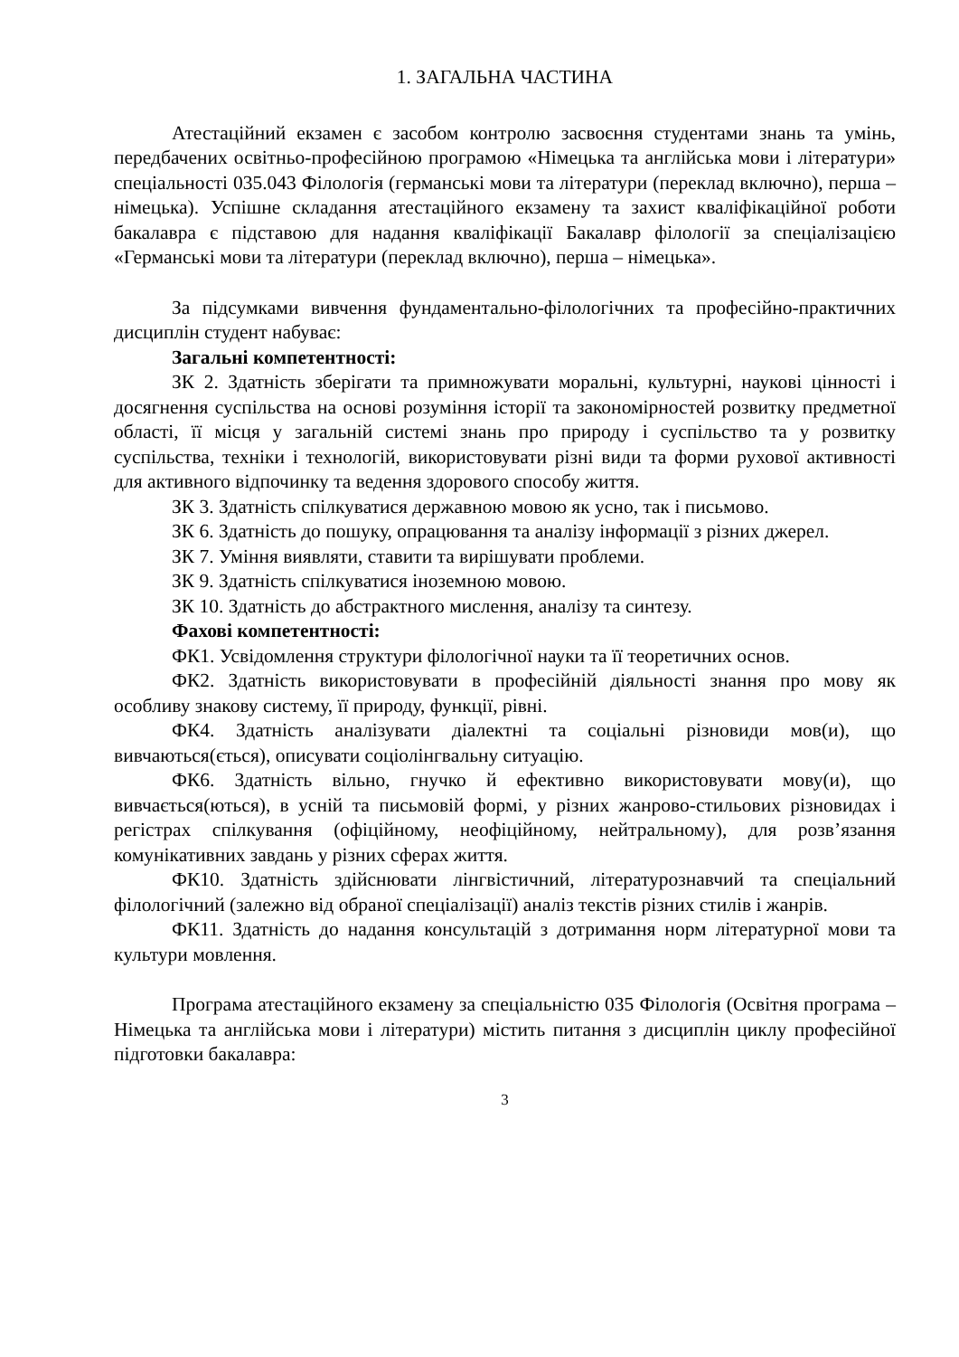1. ЗАГАЛЬНА ЧАСТИНА
Атестаційний екзамен є засобом контролю засвоєння студентами знань та умінь, передбачених освітньо-професійною програмою «Німецька та англійська мови і літератури» спеціальності 035.043 Філологія (германські мови та літератури (переклад включно), перша – німецька). Успішне складання атестаційного екзамену та захист кваліфікаційної роботи бакалавра є підставою для надання кваліфікації Бакалавр філології за спеціалізацією «Германські мови та літератури (переклад включно), перша – німецька».
За підсумками вивчення фундаментально-філологічних та професійно-практичних дисциплін студент набуває:
Загальні компетентності:
ЗК 2. Здатність зберігати та примножувати моральні, культурні, наукові цінності і досягнення суспільства на основі розуміння історії та закономірностей розвитку предметної області, її місця у загальній системі знань про природу і суспільство та у розвитку суспільства, техніки і технологій, використовувати різні види та форми рухової активності для активного відпочинку та ведення здорового способу життя.
ЗК 3. Здатність спілкуватися державною мовою як усно, так і письмово.
ЗК 6. Здатність до пошуку, опрацювання та аналізу інформації з різних джерел.
ЗК 7. Уміння виявляти, ставити та вирішувати проблеми.
ЗК 9. Здатність спілкуватися іноземною мовою.
ЗК 10. Здатність до абстрактного мислення, аналізу та синтезу.
Фахові компетентності:
ФК1. Усвідомлення структури філологічної науки та її теоретичних основ.
ФК2. Здатність використовувати в професійній діяльності знання про мову як особливу знакову систему, її природу, функції, рівні.
ФК4. Здатність аналізувати діалектні та соціальні різновиди мов(и), що вивчаються(ється), описувати соціолінгвальну ситуацію.
ФК6. Здатність вільно, гнучко й ефективно використовувати мову(и), що вивчається(ються), в усній та письмовій формі, у різних жанрово-стильових різновидах і регістрах спілкування (офіційному, неофіційному, нейтральному), для розв’язання комунікативних завдань у різних сферах життя.
ФК10. Здатність здійснювати лінгвістичний, літературознавчий та спеціальний філологічний (залежно від обраної спеціалізації) аналіз текстів різних стилів і жанрів.
ФК11. Здатність до надання консультацій з дотримання норм літературної мови та культури мовлення.
Програма атестаційного екзамену за спеціальністю 035 Філологія (Освітня програма – Німецька та англійська мови і літератури) містить питання з дисциплін циклу професійної підготовки бакалавра:
3